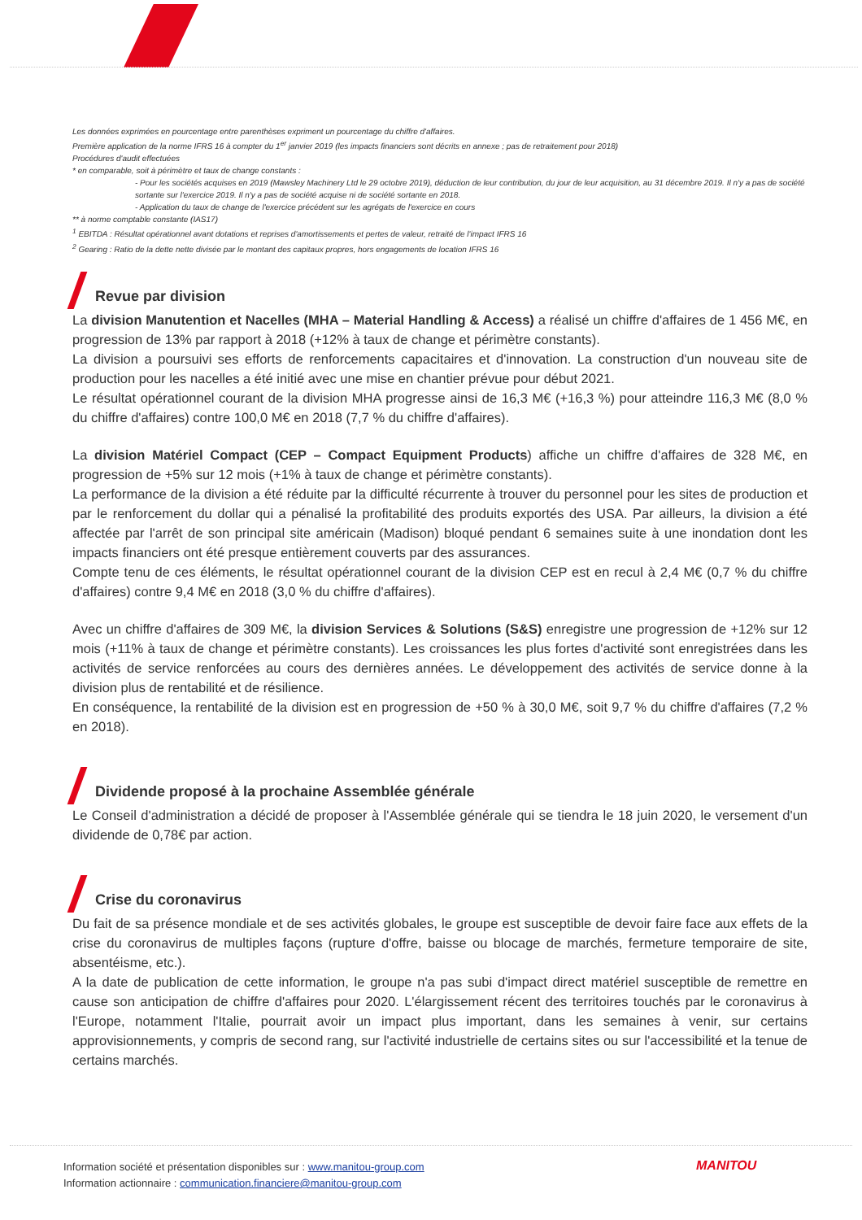Les données exprimées en pourcentage entre parenthèses expriment un pourcentage du chiffre d'affaires.
Première application de la norme IFRS 16 à compter du 1<sup>er</sup> janvier 2019 (les impacts financiers sont décrits en annexe ; pas de retraitement pour 2018)
Procédures d'audit effectuées
* en comparable, soit à périmètre et taux de change constants :
- Pour les sociétés acquises en 2019 (Mawsley Machinery Ltd le 29 octobre 2019), déduction de leur contribution, du jour de leur acquisition, au 31 décembre 2019. Il n'y a pas de société sortante sur l'exercice 2019. Il n'y a pas de société acquise ni de société sortante en 2018.
- Application du taux de change de l'exercice précédent sur les agrégats de l'exercice en cours
** à norme comptable constante (IAS17)
<sup>1</sup> EBITDA : Résultat opérationnel avant dotations et reprises d'amortissements et pertes de valeur, retraité de l'impact IFRS 16
<sup>2</sup> Gearing : Ratio de la dette nette divisée par le montant des capitaux propres, hors engagements de location IFRS 16
Revue par division
La division Manutention et Nacelles (MHA – Material Handling & Access) a réalisé un chiffre d'affaires de 1 456 M€, en progression de 13% par rapport à 2018 (+12% à taux de change et périmètre constants).
La division a poursuivi ses efforts de renforcements capacitaires et d'innovation. La construction d'un nouveau site de production pour les nacelles a été initié avec une mise en chantier prévue pour début 2021.
Le résultat opérationnel courant de la division MHA progresse ainsi de 16,3 M€ (+16,3 %) pour atteindre 116,3 M€ (8,0 % du chiffre d'affaires) contre 100,0 M€ en 2018 (7,7 % du chiffre d'affaires).
La division Matériel Compact (CEP – Compact Equipment Products) affiche un chiffre d'affaires de 328 M€, en progression de +5% sur 12 mois (+1% à taux de change et périmètre constants).
La performance de la division a été réduite par la difficulté récurrente à trouver du personnel pour les sites de production et par le renforcement du dollar qui a pénalisé la profitabilité des produits exportés des USA. Par ailleurs, la division a été affectée par l'arrêt de son principal site américain (Madison) bloqué pendant 6 semaines suite à une inondation dont les impacts financiers ont été presque entièrement couverts par des assurances.
Compte tenu de ces éléments, le résultat opérationnel courant de la division CEP est en recul à 2,4 M€ (0,7 % du chiffre d'affaires) contre 9,4 M€ en 2018 (3,0 % du chiffre d'affaires).
Avec un chiffre d'affaires de 309 M€, la division Services & Solutions (S&S) enregistre une progression de +12% sur 12 mois (+11% à taux de change et périmètre constants). Les croissances les plus fortes d'activité sont enregistrées dans les activités de service renforcées au cours des dernières années. Le développement des activités de service donne à la division plus de rentabilité et de résilience.
En conséquence, la rentabilité de la division est en progression de +50 % à 30,0 M€, soit 9,7 % du chiffre d'affaires (7,2 % en 2018).
Dividende proposé à la prochaine Assemblée générale
Le Conseil d'administration a décidé de proposer à l'Assemblée générale qui se tiendra le 18 juin 2020, le versement d'un dividende de 0,78€ par action.
Crise du coronavirus
Du fait de sa présence mondiale et de ses activités globales, le groupe est susceptible de devoir faire face aux effets de la crise du coronavirus de multiples façons (rupture d'offre, baisse ou blocage de marchés, fermeture temporaire de site, absentéisme, etc.).
A la date de publication de cette information, le groupe n'a pas subi d'impact direct matériel susceptible de remettre en cause son anticipation de chiffre d'affaires pour 2020. L'élargissement récent des territoires touchés par le coronavirus à l'Europe, notamment l'Italie, pourrait avoir un impact plus important, dans les semaines à venir, sur certains approvisionnements, y compris de second rang, sur l'activité industrielle de certains sites ou sur l'accessibilité et la tenue de certains marchés.
Information société et présentation disponibles sur : www.manitou-group.com
Information actionnaire : communication.financiere@manitou-group.com
MANITOU